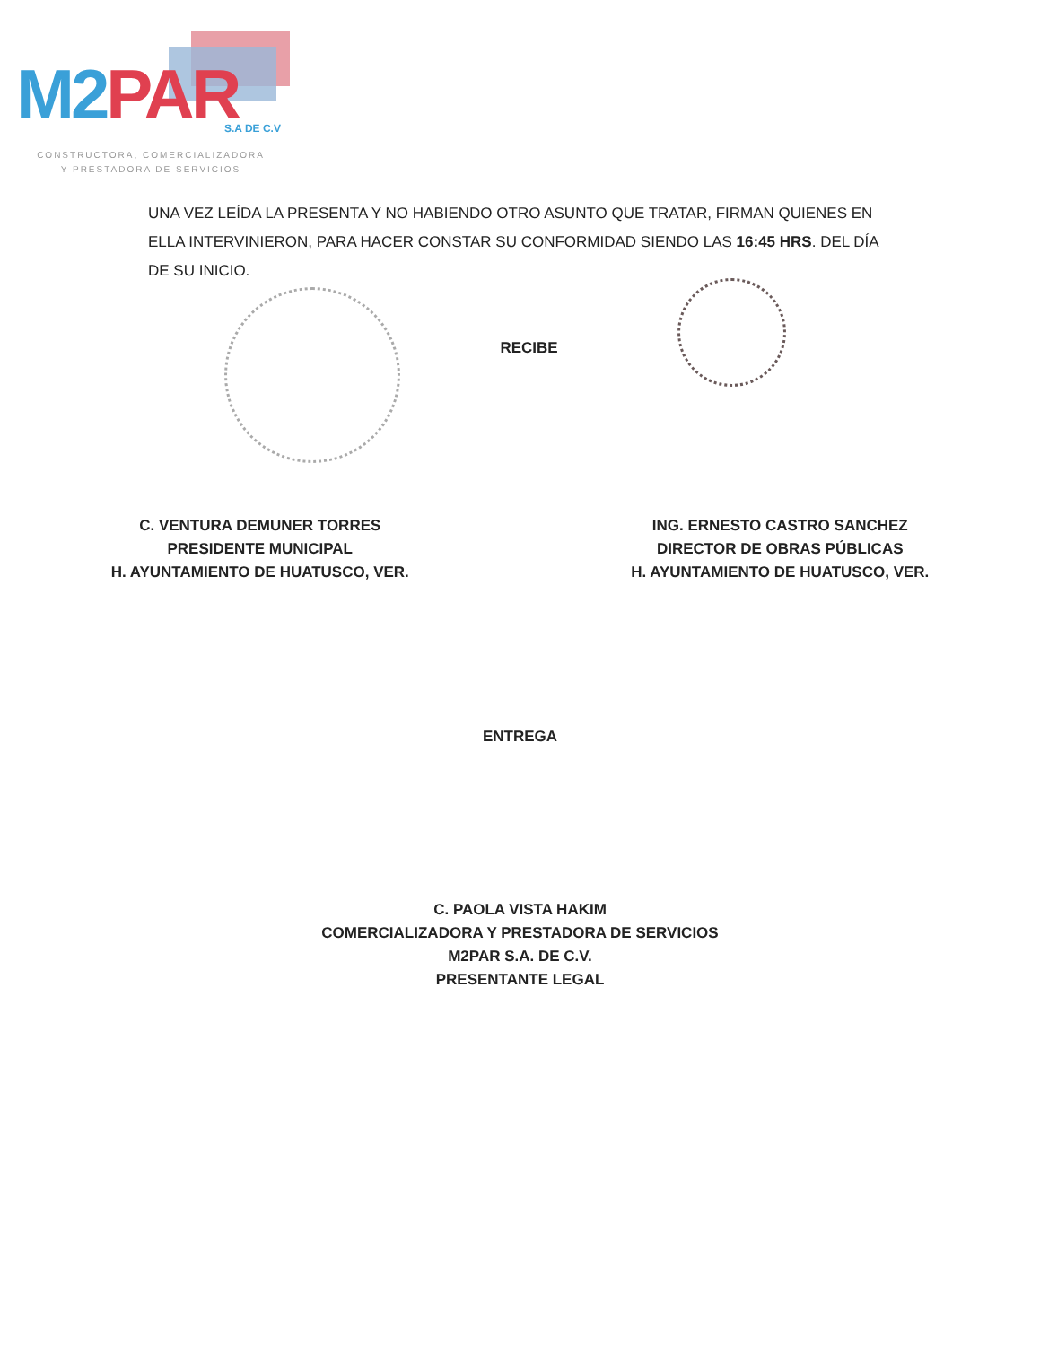M2PAR S.A DE C.V
CONSTRUCTORA, COMERCIALIZADORA
Y PRESTADORA DE SERVICIOS
UNA VEZ LEÍDA LA PRESENTA Y NO HABIENDO OTRO ASUNTO QUE TRATAR, FIRMAN QUIENES EN ELLA INTERVINIERON, PARA HACER CONSTAR SU CONFORMIDAD SIENDO LAS 16:45 HRS. DEL DÍA DE SU INICIO.
RECIBE
C. VENTURA DEMUNER TORRES
PRESIDENTE MUNICIPAL
H. AYUNTAMIENTO DE HUATUSCO, VER.
ING. ERNESTO CASTRO SANCHEZ
DIRECTOR DE OBRAS PÚBLICAS
H. AYUNTAMIENTO DE HUATUSCO, VER.
ENTREGA
C. PAOLA VISTA HAKIM
COMERCIALIZADORA Y PRESTADORA DE SERVICIOS
M2PAR S.A. DE C.V.
PRESENTANTE LEGAL